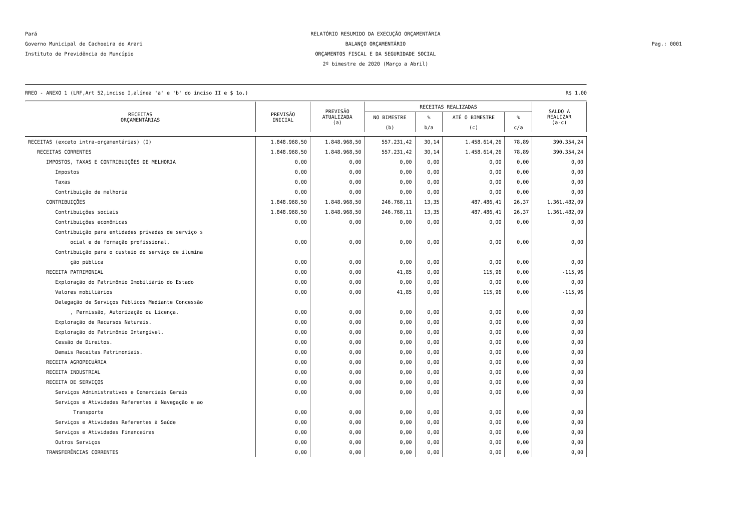Pará RELATÓRIO RESUMIDO DA EXECUÇÃO ORÇAMENTÁRIA
Governo Municipal de Cachoeira do Arari BALANÇO ORÇAMENTÁRIO Pag.: 0001
Instituto de Previdência do Muncípio ORÇAMENTOS FISCAL E DA SEGURIDADE SOCIAL
2º bimestre de 2020 (Março a Abril)
RREO - ANEXO 1 (LRF,Art 52,inciso I,alínea 'a' e 'b' do inciso II e $ 1o.) R$ 1,00
| RECEITAS ORÇAMENTÁRIAS | PREVISÃO INICIAL | PREVISÃO ATUALIZADA (a) | RECEITAS REALIZADAS | | | | SALDO A REALIZAR (a-c) |
| --- | --- | --- | --- | --- | --- | --- | --- |
| | | | NO BIMESTRE | % | ATÉ O BIMESTRE | % | |
| | | | (b) | b/a | (c) | c/a | |
| RECEITAS (exceto intra-orçamentárias) (I) | 1.848.968,50 | 1.848.968,50 | 557.231,42 | 30,14 | 1.458.614,26 | 78,89 | 390.354,24 |
| RECEITAS CORRENTES | 1.848.968,50 | 1.848.968,50 | 557.231,42 | 30,14 | 1.458.614,26 | 78,89 | 390.354,24 |
| IMPOSTOS, TAXAS E CONTRIBUIÇÕES DE MELHORIA | 0,00 | 0,00 | 0,00 | 0,00 | 0,00 | 0,00 | 0,00 |
| Impostos | 0,00 | 0,00 | 0,00 | 0,00 | 0,00 | 0,00 | 0,00 |
| Taxas | 0,00 | 0,00 | 0,00 | 0,00 | 0,00 | 0,00 | 0,00 |
| Contribuição de melhoria | 0,00 | 0,00 | 0,00 | 0,00 | 0,00 | 0,00 | 0,00 |
| CONTRIBUIÇÕES | 1.848.968,50 | 1.848.968,50 | 246.768,11 | 13,35 | 487.486,41 | 26,37 | 1.361.482,09 |
| Contribuições sociais | 1.848.968,50 | 1.848.968,50 | 246.768,11 | 13,35 | 487.486,41 | 26,37 | 1.361.482,09 |
| Contribuições econômicas | 0,00 | 0,00 | 0,00 | 0,00 | 0,00 | 0,00 | 0,00 |
| Contribuição para entidades privadas de serviço s | | | | | | | |
| ocial e de formação profissional. | 0,00 | 0,00 | 0,00 | 0,00 | 0,00 | 0,00 | 0,00 |
| Contribuição para o custeio do serviço de ilumina | | | | | | | |
| ção pública | 0,00 | 0,00 | 0,00 | 0,00 | 0,00 | 0,00 | 0,00 |
| RECEITA PATRIMONIAL | 0,00 | 0,00 | 41,85 | 0,00 | 115,96 | 0,00 | -115,96 |
| Exploração do Patrimônio Imobiliário do Estado | 0,00 | 0,00 | 0,00 | 0,00 | 0,00 | 0,00 | 0,00 |
| Valores mobiliários | 0,00 | 0,00 | 41,85 | 0,00 | 115,96 | 0,00 | -115,96 |
| Delegação de Serviços Públicos Mediante Concessão | | | | | | | |
| , Permissão, Autorização ou Licença. | 0,00 | 0,00 | 0,00 | 0,00 | 0,00 | 0,00 | 0,00 |
| Exploração de Recursos Naturais. | 0,00 | 0,00 | 0,00 | 0,00 | 0,00 | 0,00 | 0,00 |
| Exploração do Patrimônio Intangível. | 0,00 | 0,00 | 0,00 | 0,00 | 0,00 | 0,00 | 0,00 |
| Cessão de Direitos. | 0,00 | 0,00 | 0,00 | 0,00 | 0,00 | 0,00 | 0,00 |
| Demais Receitas Patrimoniais. | 0,00 | 0,00 | 0,00 | 0,00 | 0,00 | 0,00 | 0,00 |
| RECEITA AGROPECUÁRIA | 0,00 | 0,00 | 0,00 | 0,00 | 0,00 | 0,00 | 0,00 |
| RECEITA INDUSTRIAL | 0,00 | 0,00 | 0,00 | 0,00 | 0,00 | 0,00 | 0,00 |
| RECEITA DE SERVIÇOS | 0,00 | 0,00 | 0,00 | 0,00 | 0,00 | 0,00 | 0,00 |
| Serviços Administrativos e Comerciais Gerais | 0,00 | 0,00 | 0,00 | 0,00 | 0,00 | 0,00 | 0,00 |
| Serviços e Atividades Referentes à Navegação e ao | | | | | | | |
| Transporte | 0,00 | 0,00 | 0,00 | 0,00 | 0,00 | 0,00 | 0,00 |
| Serviços e Atividades Referentes à Saúde | 0,00 | 0,00 | 0,00 | 0,00 | 0,00 | 0,00 | 0,00 |
| Serviços e Atividades Financeiras | 0,00 | 0,00 | 0,00 | 0,00 | 0,00 | 0,00 | 0,00 |
| Outros Serviços | 0,00 | 0,00 | 0,00 | 0,00 | 0,00 | 0,00 | 0,00 |
| TRANSFERÊNCIAS CORRENTES | 0,00 | 0,00 | 0,00 | 0,00 | 0,00 | 0,00 | 0,00 |